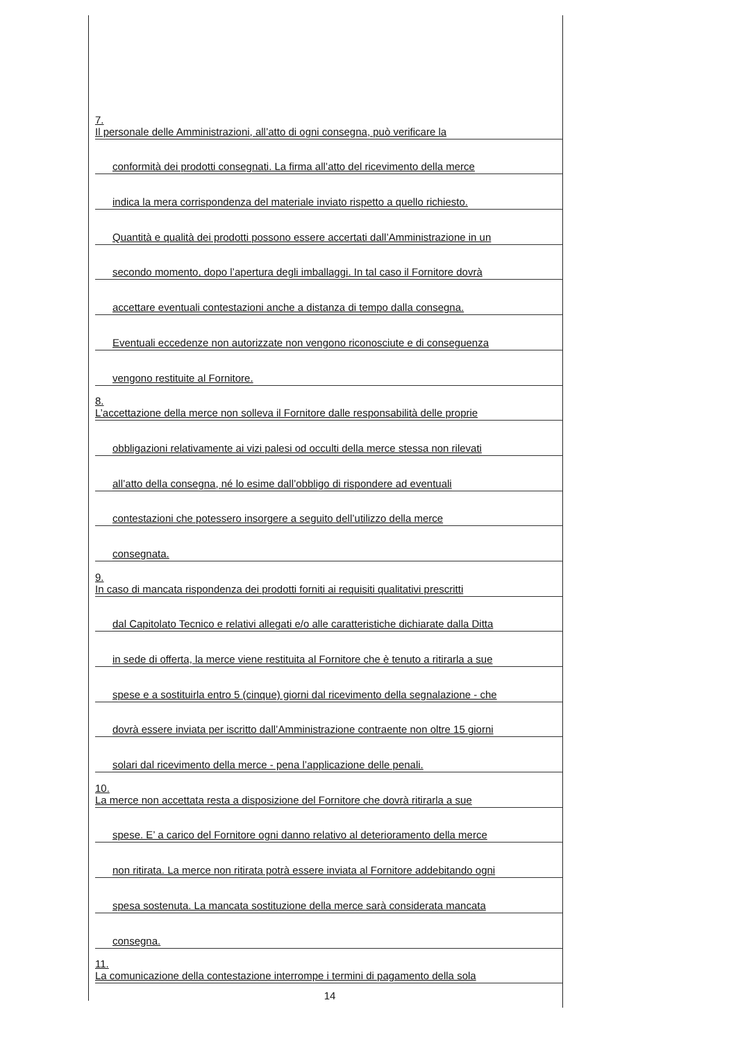7.
Il personale delle Amministrazioni, all’atto di ogni consegna, può verificare la
conformità dei prodotti consegnati. La firma all’atto del ricevimento della merce
indica la mera corrispondenza del materiale inviato rispetto a quello richiesto.
Quantità e qualità dei prodotti possono essere accertati dall’Amministrazione in un
secondo momento, dopo l’apertura degli imballaggi. In tal caso il Fornitore dovrà
accettare eventuali contestazioni anche a distanza di tempo dalla consegna.
Eventuali eccedenze non autorizzate non vengono riconosciute e di conseguenza
vengono restituite al Fornitore.
8.
L’accettazione della merce non solleva il Fornitore dalle responsabilità delle proprie
obbligazioni relativamente ai vizi palesi od occulti della merce stessa non rilevati
all’atto della consegna, né lo esime dall’obbligo di rispondere ad eventuali
contestazioni che potessero insorgere a seguito dell’utilizzo della merce
consegnata.
9.
In caso di mancata rispondenza dei prodotti forniti ai requisiti qualitativi prescritti
dal Capitolato Tecnico e relativi allegati e/o alle caratteristiche dichiarate dalla Ditta
in sede di offerta, la merce viene restituita al Fornitore che è tenuto a ritirarla a sue
spese e a sostituirla entro 5 (cinque) giorni dal ricevimento della segnalazione - che
dovrà essere inviata per iscritto dall’Amministrazione contraente non oltre 15 giorni
solari dal ricevimento della merce - pena l’applicazione delle penali.
10.
La merce non accettata resta a disposizione del Fornitore che dovrà ritirarla a sue
spese. E’ a carico del Fornitore ogni danno relativo al deterioramento della merce
non ritirata. La merce non ritirata potrà essere inviata al Fornitore addebitando ogni
spesa sostenuta. La mancata sostituzione della merce sarà considerata mancata
consegna.
11.
La comunicazione della contestazione interrompe i termini di pagamento della sola
14